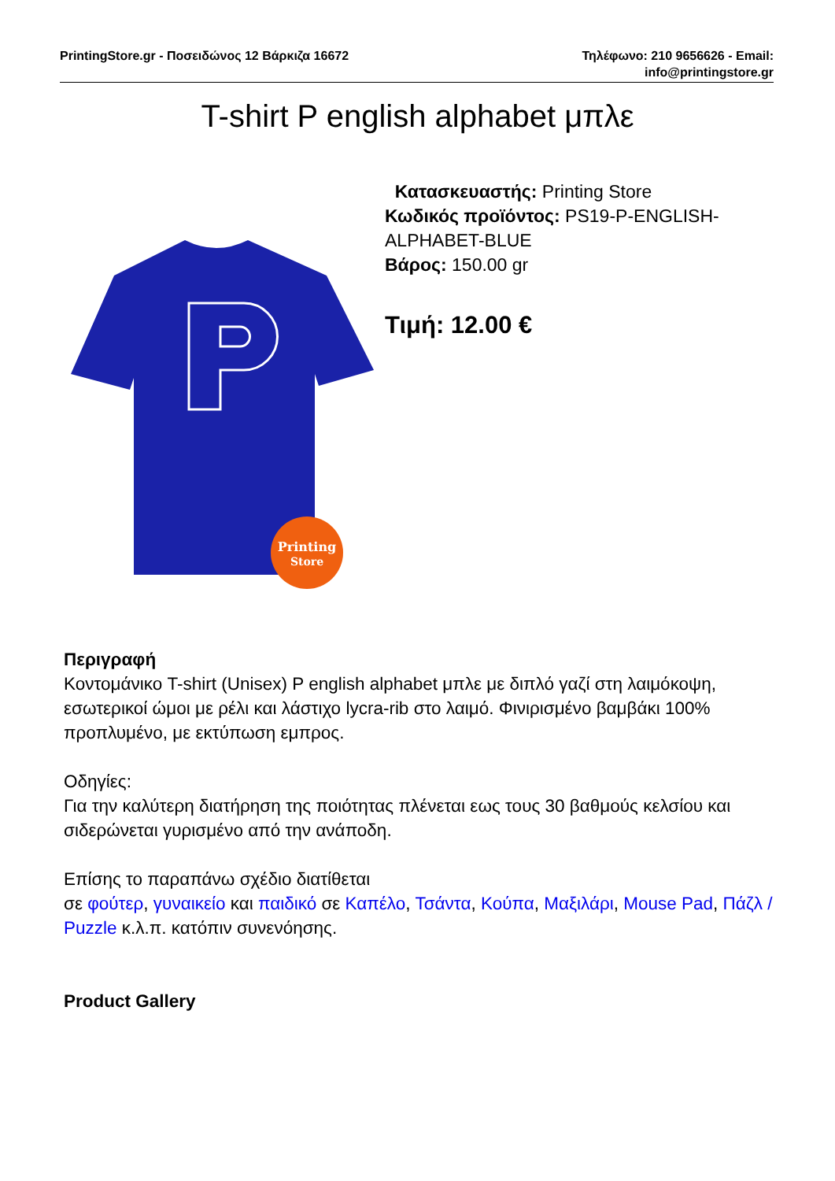PrintingStore.gr - Ποσειδώνος 12 Βάρκιζα 16672
Τηλέφωνο: 210 9656626 - Email:
info@printingstore.gr
T-shirt P english alphabet μπλε
Printing
Store
Κατασκευαστής: Printing Store
Κωδικός προϊόντος: PS19-P-ENGLISH-ALPHABET-BLUE
Βάρος: 150.00 gr
Τιμή: 12.00 €
Περιγραφή
Κοντομάνικο T-shirt (Unisex) P english alphabet μπλε με διπλό γαζί στη λαιμόκοψη, εσωτερικοί ώμοι με ρέλι και λάστιχο lycra-rib στο λαιμό. Φινιρισμένο βαμβάκι 100% προπλυμένο, με εκτύπωση εμπρος.
Οδηγίες:
Για την καλύτερη διατήρηση της ποιότητας πλένεται εως τους 30 βαθμούς κελσίου και σιδερώνεται γυρισμένο από την ανάποδη.
Επίσης το παραπάνω σχέδιο διατίθεται
σε φούτερ, γυναικείο και παιδικό σε Καπέλο, Τσάντα, Κούπα, Μαξιλάρι, Mouse Pad, Πάζλ / Puzzle κ.λ.π. κατόπιν συνενόησης.
Product Gallery